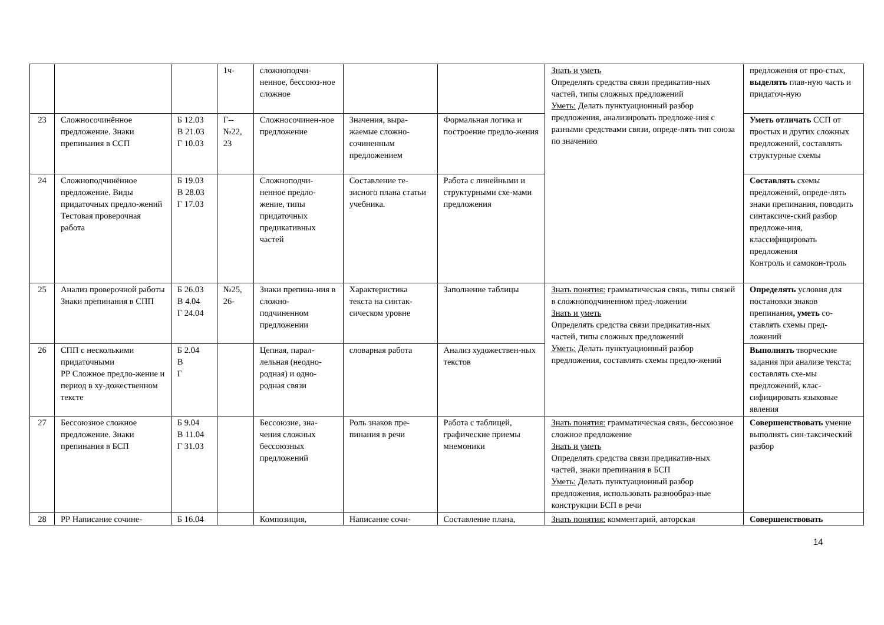| | | | 1ч- | сложноподчи-ненное, бессоюз-ное сложное | | | Знать и уметь Определять средства связи предикатив-ных частей, типы сложных предложений Уметь: Делать пунктуационный разбор предложения, анализировать предложе-ния с разными средствами связи, опреде-лять тип союза по значению | предложения от про-стых, выделять глав-ную часть и придаточ-ную |
| 23 | Сложносочинённое предложение. Знаки препинания в ССП | Б 12.03 В 21.03 Г 10.03 | Г-- №22, 23 | Сложносочинен-ное предложение | Значения, выра-жаемые сложно-сочиненным предложением | Формальная логика и построение предло-жения | | Уметь отличать ССП от простых и других сложных предложений, составлять структурные схемы |
| 24 | Сложноподчинённое предложение. Виды придаточных предло-жений Тестовая проверочная работа | Б 19.03 В 28.03 Г 17.03 | | Сложноподчи-ненное предло-жение, типы придаточных предикативных частей | Составление те-зисного плана статьи учебника. | Работа с линейными и структурными схе-мами предложения | | Составлять схемы предложений, опреде-лять знаки препинания, поводить синтаксиче-ский разбор предложе-ния, классифицировать предложения Контроль и самокон-троль |
| 25 | Анализ проверочной работы Знаки препинания в СПП | Б 26.03 В 4.04 Г 24.04 | №25, 26- | Знаки препина-ния в сложно-подчиненном предложении | Характеристика текста на синтак-сическом уровне | Заполнение таблицы | Знать понятия: грамматическая связь, типы связей в сложноподчиненном пред-ложении Знать и уметь Определять средства связи предикатив-ных частей, типы сложных предложений Уметь: Делать пунктуационный разбор предложения, составлять схемы предло-жений | Определять условия для постановки знаков препинания , уметь со-ставлять схемы пред-ложений |
| 26 | СПП с несколькими придаточными РР Сложное предло-жение и период в ху-дожественном тексте | Б 2.04 В Г | | Цепная, парал-лельная (неодно-родная) и одно-родная связи | словарная работа | Анализ художествен-ных текстов | | Выполнять творческие задания при анализе текста; составлять схе-мы предложений, клас-сифицировать языковые явления |
| 27 | Бессоюзное сложное предложение. Знаки препинания в БСП | Б 9.04 В 11.04 Г 31.03 | | Бессоюзие, зна-чения сложных бессоюзных предложений | Роль знаков пре-пинания в речи | Работа с таблицей, графические приемы мнемоники | Знать понятия: грамматическая связь, бессоюзное сложное предложение Знать и уметь Определять средства связи предикатив-ных частей, знаки препинания в БСП Уметь: Делать пунктуационный разбор предложения, использовать разнообраз-ные конструкции БСП в речи | Совершенствовать умение выполнять син-таксический разбор |
| 28 | РР Написание сочине- | Б 16.04 | | Композиция, | Написание сочи- | Составление плана, | Знать понятия: комментарий, авторская | Совершенствовать |
14